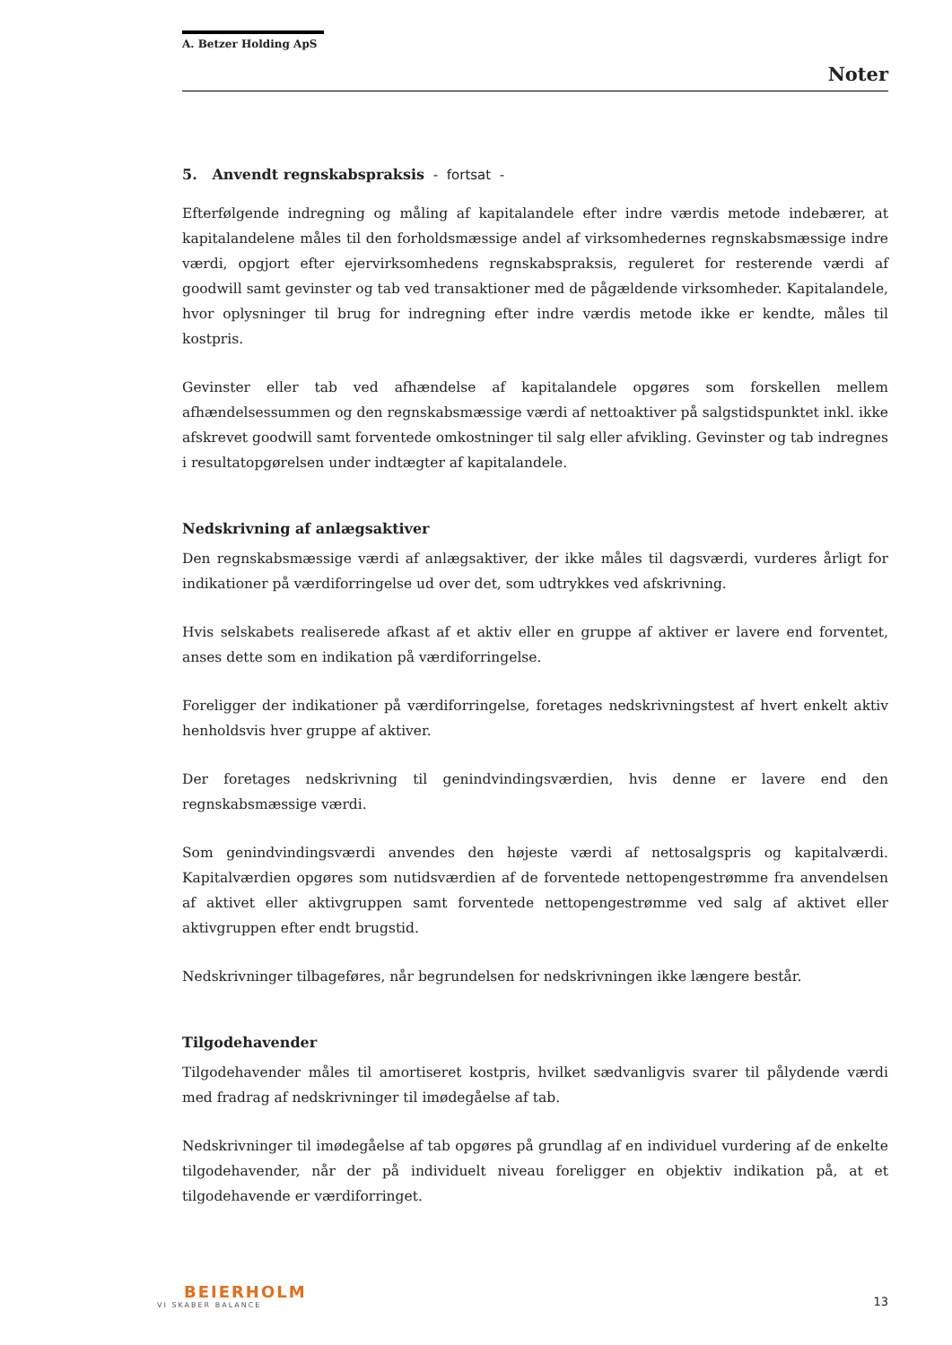A. Betzer Holding ApS
Noter
5. Anvendt regnskabspraksis - fortsat -
Efterfølgende indregning og måling af kapitalandele efter indre værdis metode indebærer, at kapitalandelene måles til den forholdsmæssige andel af virksomhedernes regnskabsmæssige indre værdi, opgjort efter ejervirksomhedens regnskabspraksis, reguleret for resterende værdi af goodwill samt gevinster og tab ved transaktioner med de pågældende virksomheder. Kapitalandele, hvor oplysninger til brug for indregning efter indre værdis metode ikke er kendte, måles til kostpris.
Gevinster eller tab ved afhændelse af kapitalandele opgøres som forskellen mellem afhændelsessummen og den regnskabsmæssige værdi af nettoaktiver på salgstidspunktet inkl. ikke afskrevet goodwill samt forventede omkostninger til salg eller afvikling. Gevinster og tab indregnes i resultatopgørelsen under indtægter af kapitalandele.
Nedskrivning af anlægsaktiver
Den regnskabsmæssige værdi af anlægsaktiver, der ikke måles til dagsværdi, vurderes årligt for indikationer på værdiforringelse ud over det, som udtrykkes ved afskrivning.
Hvis selskabets realiserede afkast af et aktiv eller en gruppe af aktiver er lavere end forventet, anses dette som en indikation på værdiforringelse.
Foreligger der indikationer på værdiforringelse, foretages nedskrivningstest af hvert enkelt aktiv henholdsvis hver gruppe af aktiver.
Der foretages nedskrivning til genindvindingsværdien, hvis denne er lavere end den regnskabsmæssige værdi.
Som genindvindingsværdi anvendes den højeste værdi af nettosalgspris og kapitalværdi. Kapitalværdien opgøres som nutidsværdien af de forventede nettopengestrømme fra anvendelsen af aktivet eller aktivgruppen samt forventede nettopengestrømme ved salg af aktivet eller aktivgruppen efter endt brugstid.
Nedskrivninger tilbageføres, når begrundelsen for nedskrivningen ikke længere består.
Tilgodehavender
Tilgodehavender måles til amortiseret kostpris, hvilket sædvanligvis svarer til pålydende værdi med fradrag af nedskrivninger til imødegåelse af tab.
Nedskrivninger til imødegåelse af tab opgøres på grundlag af en individuel vurdering af de enkelte tilgodehavender, når der på individuelt niveau foreligger en objektiv indikation på, at et tilgodehavende er værdiforringet.
BEIERHOLM
VI SKABER BALANCE
13